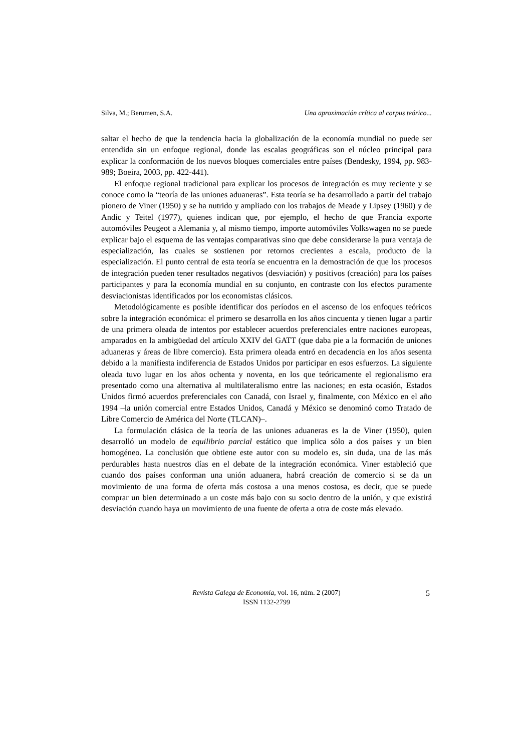Silva, M.; Berumen, S.A. Una aproximación crítica al corpus teórico...
saltar el hecho de que la tendencia hacia la globalización de la economía mundial no puede ser entendida sin un enfoque regional, donde las escalas geográficas son el núcleo principal para explicar la conformación de los nuevos bloques comerciales entre países (Bendesky, 1994, pp. 983-989; Boeira, 2003, pp. 422-441).
El enfoque regional tradicional para explicar los procesos de integración es muy reciente y se conoce como la “teoría de las uniones aduaneras”. Esta teoría se ha desarrollado a partir del trabajo pionero de Viner (1950) y se ha nutrido y ampliado con los trabajos de Meade y Lipsey (1960) y de Andic y Teitel (1977), quienes indican que, por ejemplo, el hecho de que Francia exporte automóviles Peugeot a Alemania y, al mismo tiempo, importe automóviles Volkswagen no se puede explicar bajo el esquema de las ventajas comparativas sino que debe considerarse la pura ventaja de especialización, las cuales se sostienen por retornos crecientes a escala, producto de la especialización. El punto central de esta teoría se encuentra en la demostración de que los procesos de integración pueden tener resultados negativos (desviación) y positivos (creación) para los países participantes y para la economía mundial en su conjunto, en contraste con los efectos puramente desviacionistas identificados por los economistas clásicos.
Metodológicamente es posible identificar dos períodos en el ascenso de los enfoques teóricos sobre la integración económica: el primero se desarrolla en los años cincuenta y tienen lugar a partir de una primera oleada de intentos por establecer acuerdos preferenciales entre naciones europeas, amparados en la ambigüedad del artículo XXIV del GATT (que daba pie a la formación de uniones aduaneras y áreas de libre comercio). Esta primera oleada entró en decadencia en los años sesenta debido a la manifiesta indiferencia de Estados Unidos por participar en esos esfuerzos. La siguiente oleada tuvo lugar en los años ochenta y noventa, en los que teóricamente el regionalismo era presentado como una alternativa al multilateralismo entre las naciones; en esta ocasión, Estados Unidos firmó acuerdos preferenciales con Canadá, con Israel y, finalmente, con México en el año 1994 –la unión comercial entre Estados Unidos, Canadá y México se denominó como Tratado de Libre Comercio de América del Norte (TLCAN)–.
La formulación clásica de la teoría de las uniones aduaneras es la de Viner (1950), quien desarrolló un modelo de equilibrio parcial estático que implica sólo a dos países y un bien homogéneo. La conclusión que obtiene este autor con su modelo es, sin duda, una de las más perdurables hasta nuestros días en el debate de la integración económica. Viner estableció que cuando dos países conforman una unión aduanera, habrá creación de comercio si se da un movimiento de una forma de oferta más costosa a una menos costosa, es decir, que se puede comprar un bien determinado a un coste más bajo con su socio dentro de la unión, y que existirá desviación cuando haya un movimiento de una fuente de oferta a otra de coste más elevado.
Revista Galega de Economía, vol. 16, núm. 2 (2007)
ISSN 1132-2799
5